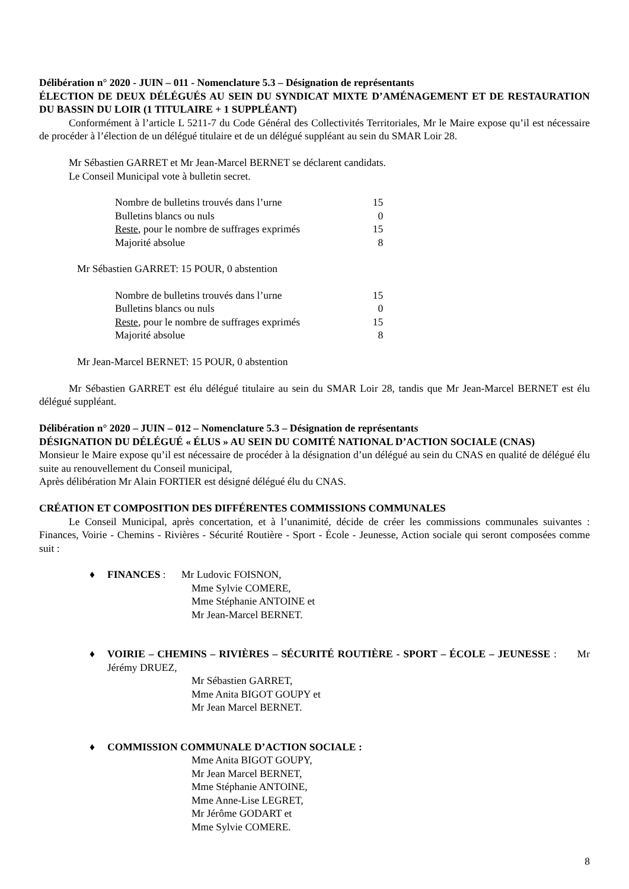Délibération n° 2020 - JUIN – 011 - Nomenclature 5.3 – Désignation de représentants
ÉLECTION DE DEUX DÉLÉGUÉS AU SEIN DU SYNDICAT MIXTE D’AMÉNAGEMENT ET DE RESTAURATION DU BASSIN DU LOIR (1 TITULAIRE + 1 SUPPLÉANT)
Conformément à l’article L 5211-7 du Code Général des Collectivités Territoriales, Mr le Maire expose qu’il est nécessaire de procéder à l’élection de un délégué titulaire et de un délégué suppléant au sein du SMAR Loir 28.
Mr Sébastien GARRET et Mr Jean-Marcel BERNET se déclarent candidats.
Le Conseil Municipal vote à bulletin secret.
| Nombre de bulletins trouvés dans l’urne | 15 |
| Bulletins blancs ou nuls | 0 |
| Reste , pour le nombre de suffrages exprimés | 15 |
| Majorité absolue | 8 |
Mr Sébastien GARRET: 15 POUR, 0 abstention
| Nombre de bulletins trouvés dans l’urne | 15 |
| Bulletins blancs ou nuls | 0 |
| Reste , pour le nombre de suffrages exprimés | 15 |
| Majorité absolue | 8 |
Mr Jean-Marcel BERNET: 15 POUR, 0 abstention
Mr Sébastien GARRET est élu délégué titulaire au sein du SMAR Loir 28, tandis que Mr Jean-Marcel BERNET est élu délégué suppléant.
Délibération n° 2020 – JUIN – 012 – Nomenclature 5.3 – Désignation de représentants
DÉSIGNATION DU DÉLÉGUÉ « ÉLUS » AU SEIN DU COMITÉ NATIONAL D’ACTION SOCIALE (CNAS)
Monsieur le Maire expose qu’il est nécessaire de procéder à la désignation d’un délégué au sein du CNAS en qualité de délégué élu suite au renouvellement du Conseil municipal,
Après délibération Mr Alain FORTIER est désigné délégué élu du CNAS.
CRÉATION ET COMPOSITION DES DIFFÉRENTES COMMISSIONS COMMUNALES
Le Conseil Municipal, après concertation, et à l’unanimité, décide de créer les commissions communales suivantes : Finances, Voirie - Chemins - Rivières - Sécurité Routière - Sport - École - Jeunesse, Action sociale qui seront composées comme suit :
♦ FINANCES : Mr Ludovic FOISNON,
Mme Sylvie COMERE,
Mme Stéphanie ANTOINE et
Mr Jean-Marcel BERNET.
♦ VOIRIE – CHEMINS – RIVIÈRES – SÉCURITÉ ROUTIÈRE - SPORT – ÉCOLE – JEUNESSE : Mr Jérémy DRUEZ,
Mr Sébastien GARRET,
Mme Anita BIGOT GOUPY et
Mr Jean Marcel BERNET.
♦ COMMISSION COMMUNALE D’ACTION SOCIALE :
Mme Anita BIGOT GOUPY,
Mr Jean Marcel BERNET,
Mme Stéphanie ANTOINE,
Mme Anne-Lise LEGRET,
Mr Jérôme GODART et
Mme Sylvie COMERE.
8